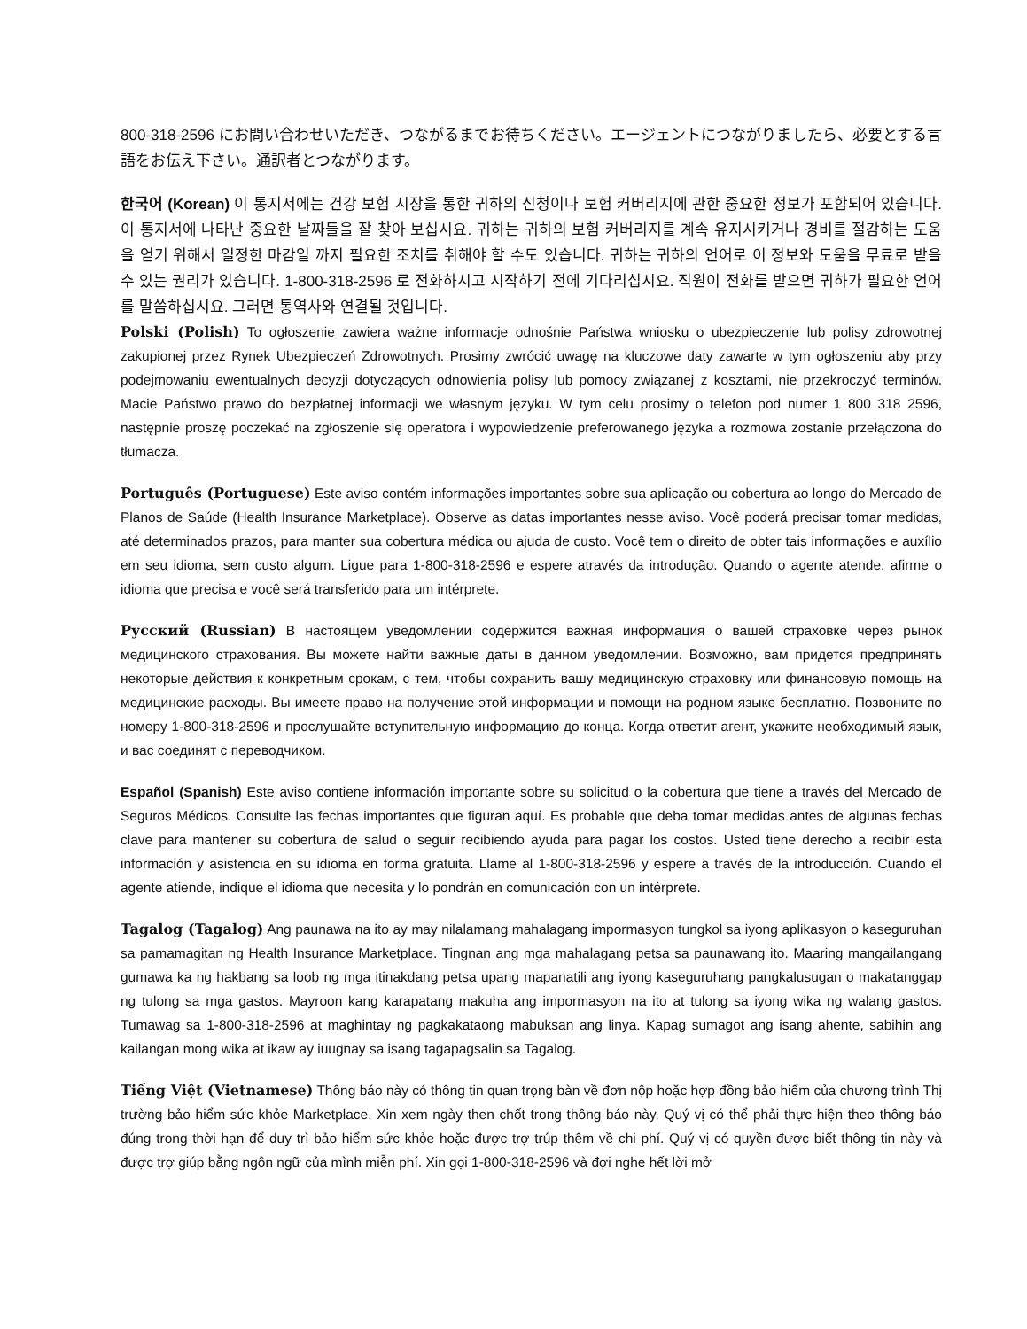800-318-2596 にお問い合わせいただき、つながるまでお待ちください。エージェントにつながりましたら、必要とする言語をお伝え下さい。通訳者とつながります。
한국어 (Korean) 이 통지서에는 건강 보험 시장을 통한 귀하의 신청이나 보험 커버리지에 관한 중요한 정보가 포함되어 있습니다. 이 통지서에 나타난 중요한 날짜들을 잘 찾아 보십시요. 귀하는 귀하의 보험 커버리지를 계속 유지시키거나 경비를 절감하는 도움을 얻기 위해서 일정한 마감일 까지 필요한 조치를 취해야 할 수도 있습니다. 귀하는 귀하의 언어로 이 정보와 도움을 무료로 받을 수 있는 권리가 있습니다. 1-800-318-2596 로 전화하시고 시작하기 전에 기다리십시요. 직원이 전화를 받으면 귀하가 필요한 언어를 말씀하십시요. 그러면 통역사와 연결될 것입니다.
Polski (Polish) To ogłoszenie zawiera ważne informacje odnośnie Państwa wniosku o ubezpieczenie lub polisy zdrowotnej zakupionej przez Rynek Ubezpieczeń Zdrowotnych. Prosimy zwrócić uwagę na kluczowe daty zawarte w tym ogłoszeniu aby przy podejmowaniu ewentualnych decyzji dotyczących odnowienia polisy lub pomocy związanej z kosztami, nie przekroczyć terminów. Macie Państwo prawo do bezpłatnej informacji we własnym języku. W tym celu prosimy o telefon pod numer 1 800 318 2596, następnie proszę poczekać na zgłoszenie się operatora i wypowiedzenie preferowanego języka a rozmowa zostanie przełączona do tłumacza.
Português (Portuguese) Este aviso contém informações importantes sobre sua aplicação ou cobertura ao longo do Mercado de Planos de Saúde (Health Insurance Marketplace). Observe as datas importantes nesse aviso. Você poderá precisar tomar medidas, até determinados prazos, para manter sua cobertura médica ou ajuda de custo. Você tem o direito de obter tais informações e auxílio em seu idioma, sem custo algum. Ligue para 1-800-318-2596 e espere através da introdução. Quando o agente atende, afirme o idioma que precisa e você será transferido para um intérprete.
Русский (Russian) В настоящем уведомлении содержится важная информация о вашей страховке через рынок медицинского страхования. Вы можете найти важные даты в данном уведомлении. Возможно, вам придется предпринять некоторые действия к конкретным срокам, с тем, чтобы сохранить вашу медицинскую страховку или финансовую помощь на медицинские расходы. Вы имеете право на получение этой информации и помощи на родном языке бесплатно. Позвоните по номеру 1-800-318-2596 и прослушайте вступительную информацию до конца. Когда ответит агент, укажите необходимый язык, и вас соединят с переводчиком.
Español (Spanish) Este aviso contiene información importante sobre su solicitud o la cobertura que tiene a través del Mercado de Seguros Médicos. Consulte las fechas importantes que figuran aquí. Es probable que deba tomar medidas antes de algunas fechas clave para mantener su cobertura de salud o seguir recibiendo ayuda para pagar los costos. Usted tiene derecho a recibir esta información y asistencia en su idioma en forma gratuita. Llame al 1-800-318-2596 y espere a través de la introducción. Cuando el agente atiende, indique el idioma que necesita y lo pondrán en comunicación con un intérprete.
Tagalog (Tagalog) Ang paunawa na ito ay may nilalamang mahalagang impormasyon tungkol sa iyong aplikasyon o kaseguruhan sa pamamagitan ng Health Insurance Marketplace. Tingnan ang mga mahalagang petsa sa paunawang ito. Maaring mangailangang gumawa ka ng hakbang sa loob ng mga itinakdang petsa upang mapanatili ang iyong kaseguruhang pangkalusugan o makatanggap ng tulong sa mga gastos. Mayroon kang karapatang makuha ang impormasyon na ito at tulong sa iyong wika ng walang gastos. Tumawag sa 1-800-318-2596 at maghintay ng pagkakataong mabuksan ang linya. Kapag sumagot ang isang ahente, sabihin ang kailangan mong wika at ikaw ay iuugnay sa isang tagapagsalin sa Tagalog.
Tiếng Việt (Vietnamese) Thông báo này có thông tin quan trọng bàn về đơn nộp hoặc hợp đồng bảo hiểm của chương trình Thị trường bảo hiểm sức khỏe Marketplace. Xin xem ngày then chốt trong thông báo này. Quý vị có thể phải thực hiện theo thông báo đúng trong thời hạn để duy trì bảo hiểm sức khỏe hoặc được trợ trúp thêm về chi phí. Quý vị có quyền được biết thông tin này và được trợ giúp bằng ngôn ngữ của mình miễn phí. Xin gọi 1-800-318-2596 và đợi nghe hết lời mở